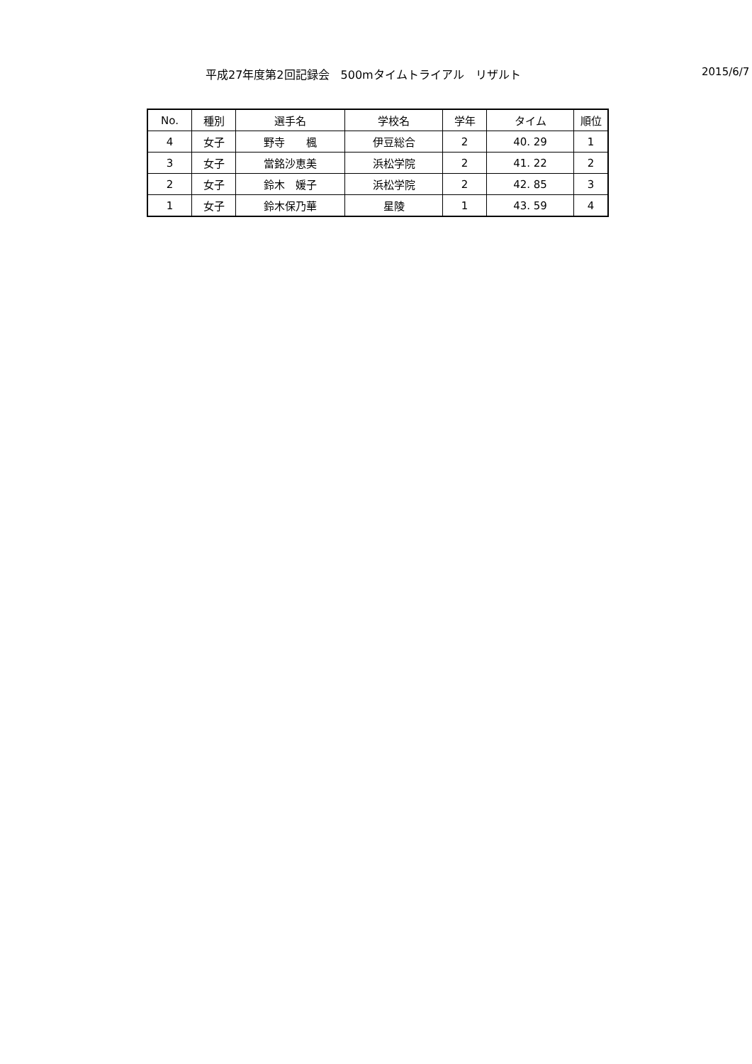平成27年度第2回記録会　500mタイムトライアル　リザルト 2015/6/7
| No. | 種別 | 選手名 | 学校名 | 学年 | タイム | 順位 |
| --- | --- | --- | --- | --- | --- | --- |
| 4 | 女子 | 野寺 楓 | 伊豆総合 | 2 | 40. 29 | 1 |
| 3 | 女子 | 當銘沙恵美 | 浜松学院 | 2 | 41. 22 | 2 |
| 2 | 女子 | 鈴木 媛子 | 浜松学院 | 2 | 42. 85 | 3 |
| 1 | 女子 | 鈴木保乃華 | 星陵 | 1 | 43. 59 | 4 |